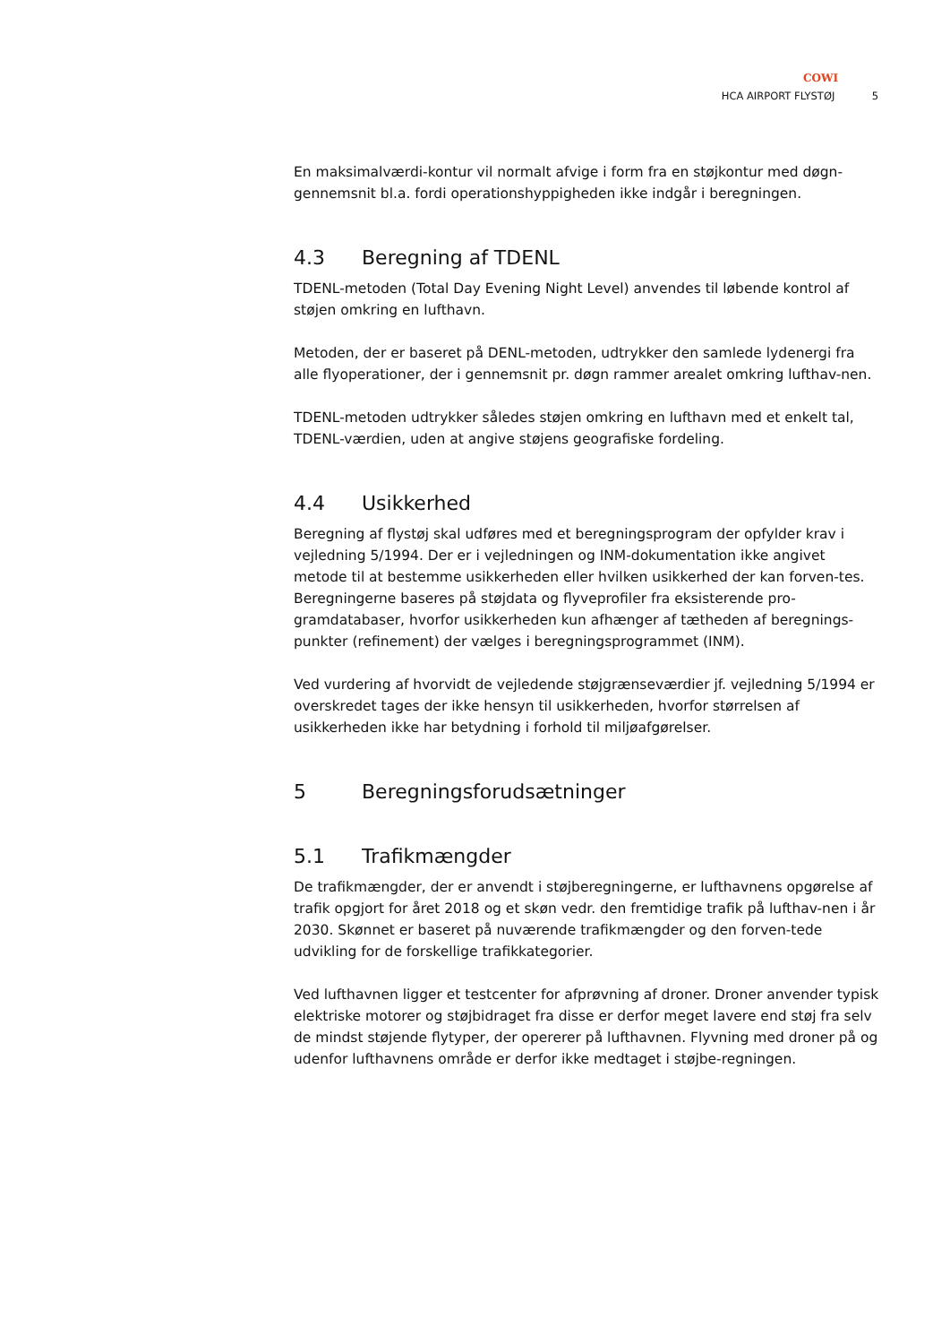COWI
HCA AIRPORT FLYSTØJ 5
En maksimalværdi-kontur vil normalt afvige i form fra en støjkontur med døgn-gennemsnit bl.a. fordi operationshyppigheden ikke indgår i beregningen.
4.3 Beregning af TDENL
TDENL-metoden (Total Day Evening Night Level) anvendes til løbende kontrol af støjen omkring en lufthavn.
Metoden, der er baseret på DENL-metoden, udtrykker den samlede lydenergi fra alle flyoperationer, der i gennemsnit pr. døgn rammer arealet omkring lufthav-nen.
TDENL-metoden udtrykker således støjen omkring en lufthavn med et enkelt tal, TDENL-værdien, uden at angive støjens geografiske fordeling.
4.4 Usikkerhed
Beregning af flystøj skal udføres med et beregningsprogram der opfylder krav i vejledning 5/1994. Der er i vejledningen og INM-dokumentation ikke angivet metode til at bestemme usikkerheden eller hvilken usikkerhed der kan forven-tes. Beregningerne baseres på støjdata og flyveprofiler fra eksisterende pro-gramdatabaser, hvorfor usikkerheden kun afhænger af tætheden af beregnings-punkter (refinement) der vælges i beregningsprogrammet (INM).
Ved vurdering af hvorvidt de vejledende støjgrænseværdier jf. vejledning 5/1994 er overskredet tages der ikke hensyn til usikkerheden, hvorfor størrelsen af usikkerheden ikke har betydning i forhold til miljøafgørelser.
5 Beregningsforudsætninger
5.1 Trafikmængder
De trafikmængder, der er anvendt i støjberegningerne, er lufthavnens opgørelse af trafik opgjort for året 2018 og et skøn vedr. den fremtidige trafik på lufthav-nen i år 2030. Skønnet er baseret på nuværende trafikmængder og den forven-tede udvikling for de forskellige trafikkategorier.
Ved lufthavnen ligger et testcenter for afprøvning af droner. Droner anvender typisk elektriske motorer og støjbidraget fra disse er derfor meget lavere end støj fra selv de mindst støjende flytyper, der opererer på lufthavnen. Flyvning med droner på og udenfor lufthavnens område er derfor ikke medtaget i støjbe-regningen.